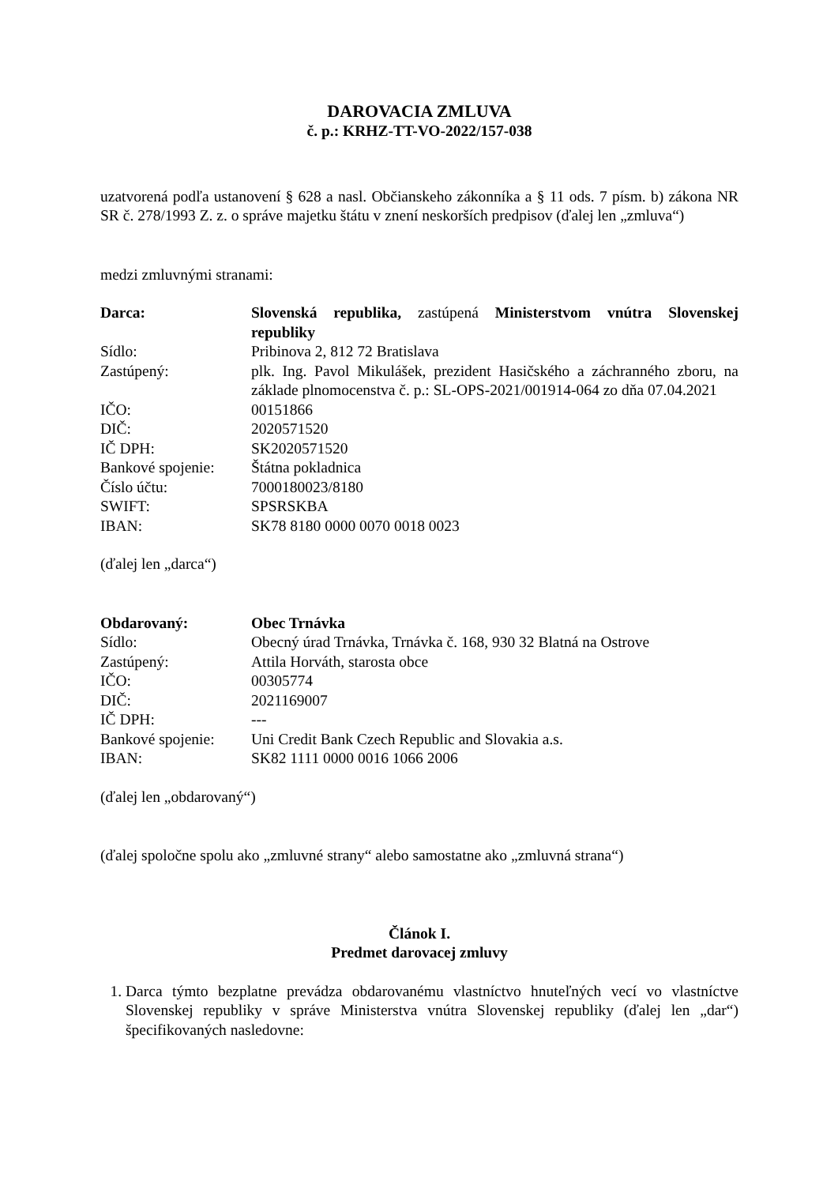DAROVACIA ZMLUVA
č. p.: KRHZ-TT-VO-2022/157-038
uzatvorená podľa ustanovení § 628 a nasl. Občianskeho zákonníka a § 11 ods. 7 písm. b) zákona NR SR č. 278/1993 Z. z. o správe majetku štátu v znení neskorších predpisov (ďalej len „zmluva“)
medzi zmluvnými stranami:
| Darca: | Slovenská republika, zastúpená Ministerstvom vnútra Slovenskej republiky |
| Sídlo: | Pribinova 2, 812 72 Bratislava |
| Zastúpený: | plk. Ing. Pavol Mikulášek, prezident Hasičského a záchranného zboru, na základe plnomocenstva č. p.: SL-OPS-2021/001914-064 zo dňa 07.04.2021 |
| IČO: | 00151866 |
| DIČ: | 2020571520 |
| IČ DPH: | SK2020571520 |
| Bankové spojenie: | Štátna pokladnica |
| Číslo účtu: | 7000180023/8180 |
| SWIFT: | SPSRSKBA |
| IBAN: | SK78 8180 0000 0070 0018 0023 |
(ďalej len „darca“)
| Obdarovaný: | Obec Trnávka |
| Sídlo: | Obecný úrad Trnávka, Trnávka č. 168, 930 32 Blatná na Ostrove |
| Zastúpený: | Attila Horváth, starosta obce |
| IČO: | 00305774 |
| DIČ: | 2021169007 |
| IČ DPH: | --- |
| Bankové spojenie: | Uni Credit Bank Czech Republic and Slovakia a.s. |
| IBAN: | SK82 1111 0000 0016 1066 2006 |
(ďalej len „obdarovaný“)
(ďalej spoločne spolu ako „zmluvné strany“ alebo samostatne ako „zmluvná strana“)
Článok I.
Predmet darovacej zmluvy
1. Darca týmto bezplatne prevádza obdarovanému vlastníctvo hnuteľných vecí vo vlastníctve Slovenskej republiky v správe Ministerstva vnútra Slovenskej republiky (ďalej len „dar“) špecifikovaných nasledovne: